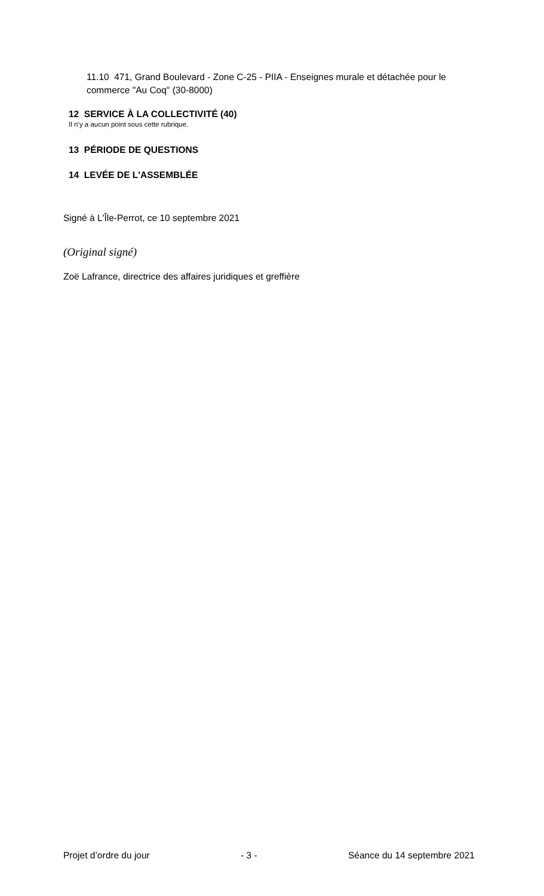11.10 471, Grand Boulevard - Zone C-25 - PIIA - Enseignes murale et détachée pour le commerce "Au Coq" (30-8000)
12 SERVICE À LA COLLECTIVITÉ (40)
Il n’y a aucun point sous cette rubrique.
13 PÉRIODE DE QUESTIONS
14 LEVÉE DE L'ASSEMBLÉE
Signé à L'Île-Perrot, ce 10 septembre 2021
(Original signé)
Zoë Lafrance, directrice des affaires juridiques et greffière
Projet d’ordre du jour - 3 - Séance du 14 septembre 2021